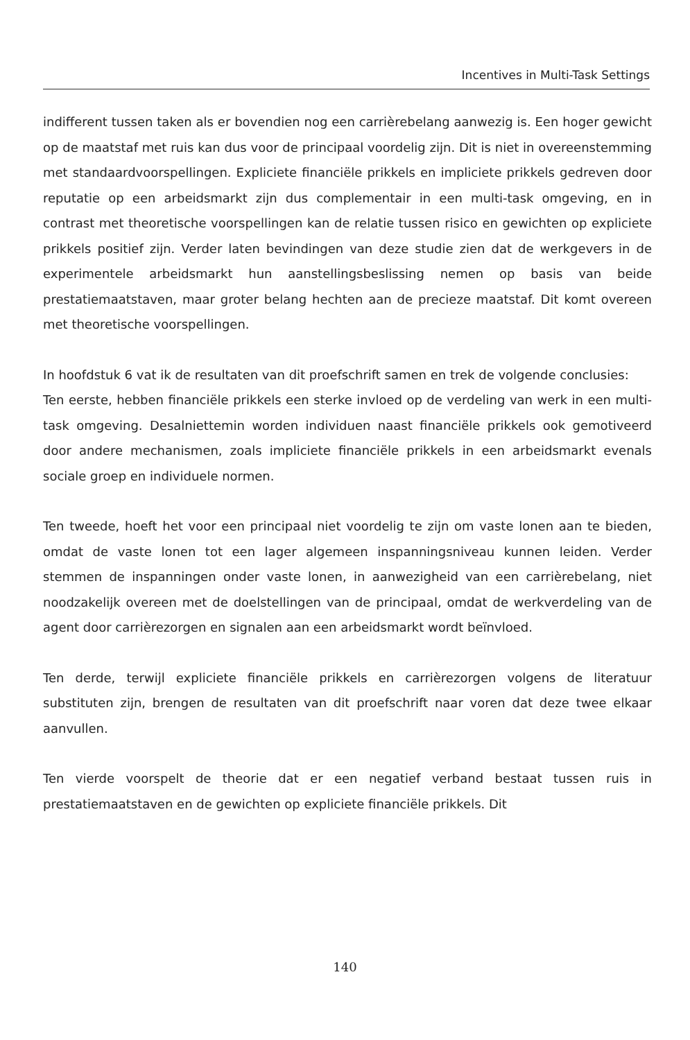Incentives in Multi-Task Settings
indifferent tussen taken als er bovendien nog een carrièrebelang aanwezig is. Een hoger gewicht op de maatstaf met ruis kan dus voor de principaal voordelig zijn. Dit is niet in overeenstemming met standaardvoorspellingen. Expliciete financiële prikkels en impliciete prikkels gedreven door reputatie op een arbeidsmarkt zijn dus complementair in een multi-task omgeving, en in contrast met theoretische voorspellingen kan de relatie tussen risico en gewichten op expliciete prikkels positief zijn. Verder laten bevindingen van deze studie zien dat de werkgevers in de experimentele arbeidsmarkt hun aanstellingsbeslissing nemen op basis van beide prestatiemaatstaven, maar groter belang hechten aan de precieze maatstaf. Dit komt overeen met theoretische voorspellingen.
In hoofdstuk 6 vat ik de resultaten van dit proefschrift samen en trek de volgende conclusies:
Ten eerste, hebben financiële prikkels een sterke invloed op de verdeling van werk in een multi-task omgeving. Desalniettemin worden individuen naast financiële prikkels ook gemotiveerd door andere mechanismen, zoals impliciete financiële prikkels in een arbeidsmarkt evenals sociale groep en individuele normen.
Ten tweede, hoeft het voor een principaal niet voordelig te zijn om vaste lonen aan te bieden, omdat de vaste lonen tot een lager algemeen inspanningsniveau kunnen leiden. Verder stemmen de inspanningen onder vaste lonen, in aanwezigheid van een carrièrebelang, niet noodzakelijk overeen met de doelstellingen van de principaal, omdat de werkverdeling van de agent door carrièrezorgen en signalen aan een arbeidsmarkt wordt beïnvloed.
Ten derde, terwijl expliciete financiële prikkels en carrièrezorgen volgens de literatuur substituten zijn, brengen de resultaten van dit proefschrift naar voren dat deze twee elkaar aanvullen.
Ten vierde voorspelt de theorie dat er een negatief verband bestaat tussen ruis in prestatiemaatstaven en de gewichten op expliciete financiële prikkels. Dit
140